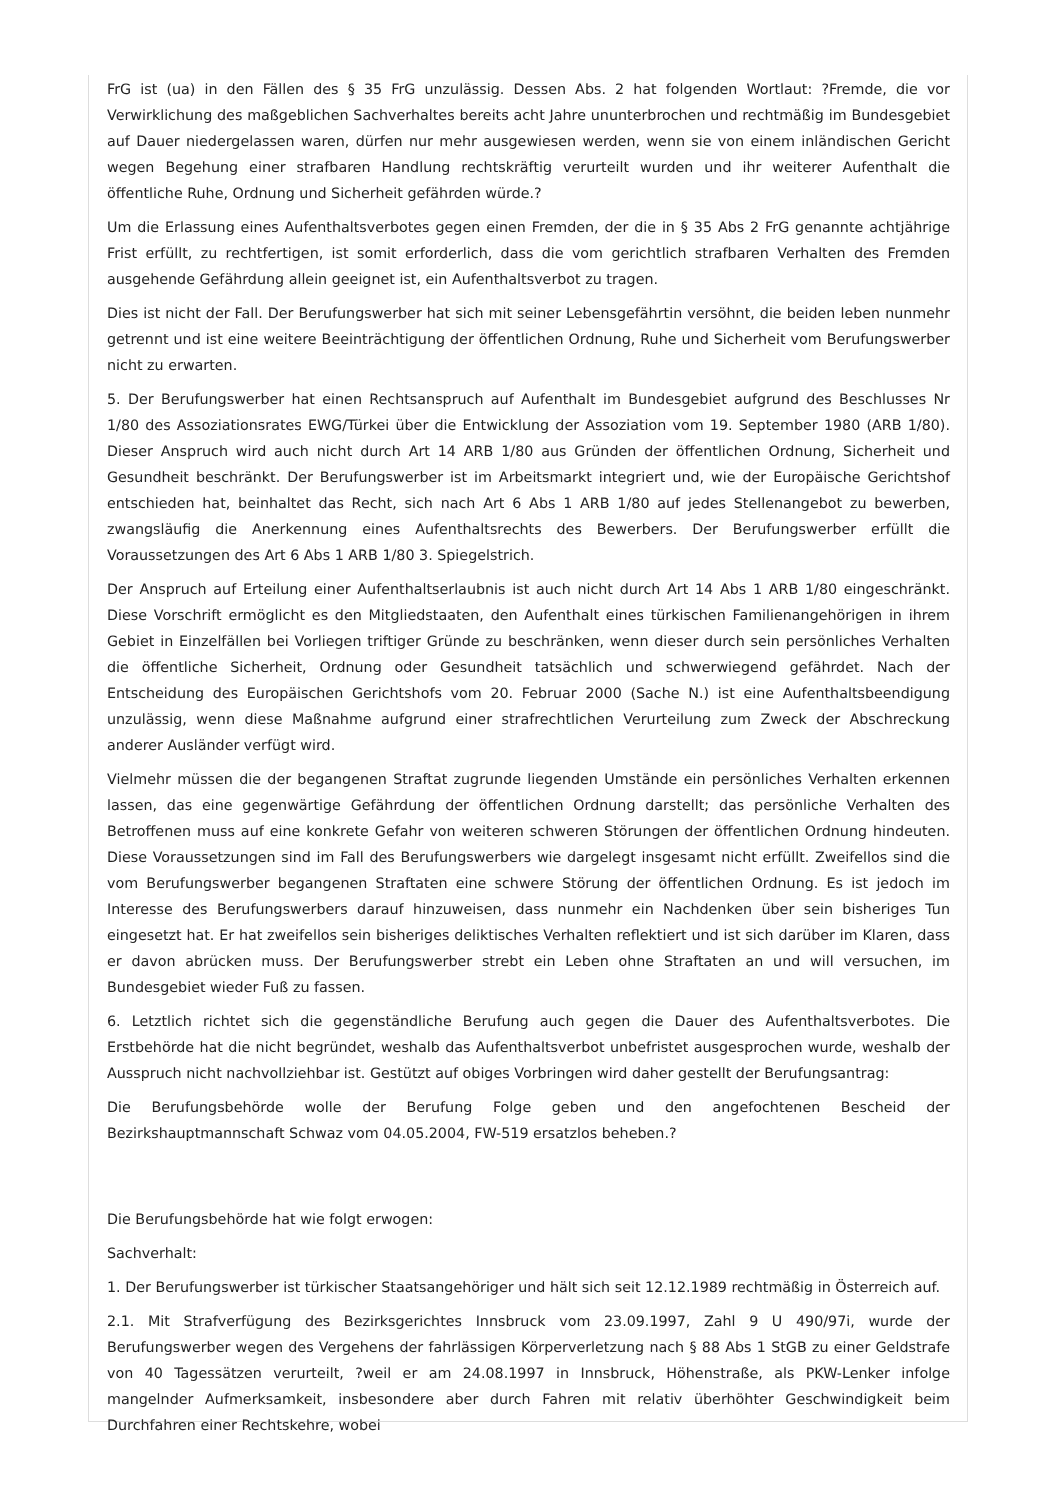FrG ist (ua) in den Fällen des § 35 FrG unzulässig. Dessen Abs. 2 hat folgenden Wortlaut: ?Fremde, die vor Verwirklichung des maßgeblichen Sachverhaltes bereits acht Jahre ununterbrochen und rechtmäßig im Bundesgebiet auf Dauer niedergelassen waren, dürfen nur mehr ausgewiesen werden, wenn sie von einem inländischen Gericht wegen Begehung einer strafbaren Handlung rechtskräftig verurteilt wurden und ihr weiterer Aufenthalt die öffentliche Ruhe, Ordnung und Sicherheit gefährden würde.?
Um die Erlassung eines Aufenthaltsverbotes gegen einen Fremden, der die in § 35 Abs 2 FrG genannte achtjährige Frist erfüllt, zu rechtfertigen, ist somit erforderlich, dass die vom gerichtlich strafbaren Verhalten des Fremden ausgehende Gefährdung allein geeignet ist, ein Aufenthaltsverbot zu tragen.
Dies ist nicht der Fall. Der Berufungswerber hat sich mit seiner Lebensgefährtin versöhnt, die beiden leben nunmehr getrennt und ist eine weitere Beeinträchtigung der öffentlichen Ordnung, Ruhe und Sicherheit vom Berufungswerber nicht zu erwarten.
5. Der Berufungswerber hat einen Rechtsanspruch auf Aufenthalt im Bundesgebiet aufgrund des Beschlusses Nr 1/80 des Assoziationsrates EWG/Türkei über die Entwicklung der Assoziation vom 19. September 1980 (ARB 1/80). Dieser Anspruch wird auch nicht durch Art 14 ARB 1/80 aus Gründen der öffentlichen Ordnung, Sicherheit und Gesundheit beschränkt. Der Berufungswerber ist im Arbeitsmarkt integriert und, wie der Europäische Gerichtshof entschieden hat, beinhaltet das Recht, sich nach Art 6 Abs 1 ARB 1/80 auf jedes Stellenangebot zu bewerben, zwangsläufig die Anerkennung eines Aufenthaltsrechts des Bewerbers. Der Berufungswerber erfüllt die Voraussetzungen des Art 6 Abs 1 ARB 1/80 3. Spiegelstrich.
Der Anspruch auf Erteilung einer Aufenthaltserlaubnis ist auch nicht durch Art 14 Abs 1 ARB 1/80 eingeschränkt. Diese Vorschrift ermöglicht es den Mitgliedstaaten, den Aufenthalt eines türkischen Familienangehörigen in ihrem Gebiet in Einzelfällen bei Vorliegen triftiger Gründe zu beschränken, wenn dieser durch sein persönliches Verhalten die öffentliche Sicherheit, Ordnung oder Gesundheit tatsächlich und schwerwiegend gefährdet. Nach der Entscheidung des Europäischen Gerichtshofs vom 20. Februar 2000 (Sache N.) ist eine Aufenthaltsbeendigung unzulässig, wenn diese Maßnahme aufgrund einer strafrechtlichen Verurteilung zum Zweck der Abschreckung anderer Ausländer verfügt wird.
Vielmehr müssen die der begangenen Straftat zugrunde liegenden Umstände ein persönliches Verhalten erkennen lassen, das eine gegenwärtige Gefährdung der öffentlichen Ordnung darstellt; das persönliche Verhalten des Betroffenen muss auf eine konkrete Gefahr von weiteren schweren Störungen der öffentlichen Ordnung hindeuten. Diese Voraussetzungen sind im Fall des Berufungswerbers wie dargelegt insgesamt nicht erfüllt. Zweifellos sind die vom Berufungswerber begangenen Straftaten eine schwere Störung der öffentlichen Ordnung. Es ist jedoch im Interesse des Berufungswerbers darauf hinzuweisen, dass nunmehr ein Nachdenken über sein bisheriges Tun eingesetzt hat. Er hat zweifellos sein bisheriges deliktisches Verhalten reflektiert und ist sich darüber im Klaren, dass er davon abrücken muss. Der Berufungswerber strebt ein Leben ohne Straftaten an und will versuchen, im Bundesgebiet wieder Fuß zu fassen.
6. Letztlich richtet sich die gegenständliche Berufung auch gegen die Dauer des Aufenthaltsverbotes. Die Erstbehörde hat die nicht begründet, weshalb das Aufenthaltsverbot unbefristet ausgesprochen wurde, weshalb der Ausspruch nicht nachvollziehbar ist. Gestützt auf obiges Vorbringen wird daher gestellt der Berufungsantrag:
Die Berufungsbehörde wolle der Berufung Folge geben und den angefochtenen Bescheid der Bezirkshauptmannschaft Schwaz vom 04.05.2004, FW-519 ersatzlos beheben.?
Die Berufungsbehörde hat wie folgt erwogen:
Sachverhalt:
1. Der Berufungswerber ist türkischer Staatsangehöriger und hält sich seit 12.12.1989 rechtmäßig in Österreich auf.
2.1. Mit Strafverfügung des Bezirksgerichtes Innsbruck vom 23.09.1997, Zahl 9 U 490/97i, wurde der Berufungswerber wegen des Vergehens der fahrlässigen Körperverletzung nach § 88 Abs 1 StGB zu einer Geldstrafe von 40 Tagessätzen verurteilt, ?weil er am 24.08.1997 in Innsbruck, Höhenstraße, als PKW-Lenker infolge mangelnder Aufmerksamkeit, insbesondere aber durch Fahren mit relativ überhöhter Geschwindigkeit beim Durchfahren einer Rechtskehre, wobei